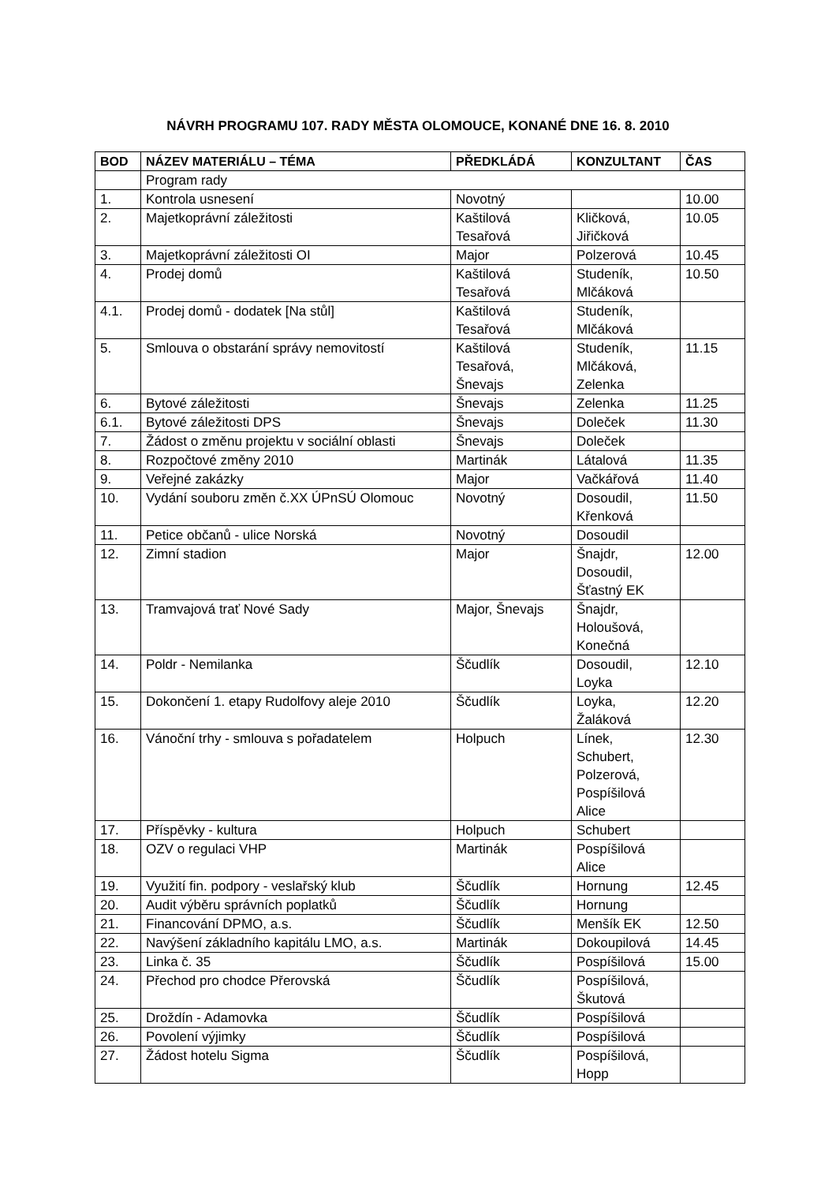NÁVRH PROGRAMU 107. RADY MĚSTA OLOMOUCE, KONANÉ DNE 16. 8. 2010
| BOD | NÁZEV MATERIÁLU – TÉMA | PŘEDKLÁDÁ | KONZULTANT | ČAS |
| --- | --- | --- | --- | --- |
| | Program rady | | | |
| 1. | Kontrola usnesení | Novotný | | 10.00 |
| 2. | Majetkoprávní záležitosti | Kaštilová Tesařová | Kličková, Jiřičková | 10.05 |
| 3. | Majetkoprávní záležitosti OI | Major | Polzerová | 10.45 |
| 4. | Prodej domů | Kaštilová Tesařová | Studeník, Mlčáková | 10.50 |
| 4.1. | Prodej domů - dodatek [Na stůl] | Kaštilová Tesařová | Studeník, Mlčáková | |
| 5. | Smlouva o obstarání správy nemovitostí | Kaštilová Tesařová, Šnevajs | Studeník, Mlčáková, Zelenka | 11.15 |
| 6. | Bytové záležitosti | Šnevajs | Zelenka | 11.25 |
| 6.1. | Bytové záležitosti DPS | Šnevajs | Doleček | 11.30 |
| 7. | Žádost o změnu projektu v sociální oblasti | Šnevajs | Doleček | |
| 8. | Rozpočtové změny 2010 | Martinák | Látalová | 11.35 |
| 9. | Veřejné zakázky | Major | Vačkářová | 11.40 |
| 10. | Vydání souboru změn č.XX ÚPnSÚ Olomouc | Novotný | Dosoudil, Křenková | 11.50 |
| 11. | Petice občanů - ulice Norská | Novotný | Dosoudil | |
| 12. | Zimní stadion | Major | Šnajdr, Dosoudil, Šťastný EK | 12.00 |
| 13. | Tramvajová trať Nové Sady | Major, Šnevajs | Šnajdr, Holoušová, Konečná | |
| 14. | Poldr - Nemilanka | Ščudlík | Dosoudil, Loyka | 12.10 |
| 15. | Dokončení 1. etapy Rudolfovy aleje 2010 | Ščudlík | Loyka, Žaláková | 12.20 |
| 16. | Vánoční trhy - smlouva s pořadatelem | Holpuch | Línek, Schubert, Polzerová, Pospíšilová Alice | 12.30 |
| 17. | Příspěvky - kultura | Holpuch | Schubert | |
| 18. | OZV o regulaci VHP | Martinák | Pospíšilová Alice | |
| 19. | Využití fin. podpory - veslařský klub | Ščudlík | Hornung | 12.45 |
| 20. | Audit výběru správních poplatků | Ščudlík | Hornung | |
| 21. | Financování DPMO, a.s. | Ščudlík | Menšík EK | 12.50 |
| 22. | Navýšení základního kapitálu LMO, a.s. | Martinák | Dokoupilová | 14.45 |
| 23. | Linka č. 35 | Ščudlík | Pospíšilová | 15.00 |
| 24. | Přechod pro chodce Přerovská | Ščudlík | Pospíšilová, Škutová | |
| 25. | Droždín - Adamovka | Ščudlík | Pospíšilová | |
| 26. | Povolení výjimky | Ščudlík | Pospíšilová | |
| 27. | Žádost hotelu Sigma | Ščudlík | Pospíšilová, Hopp | |